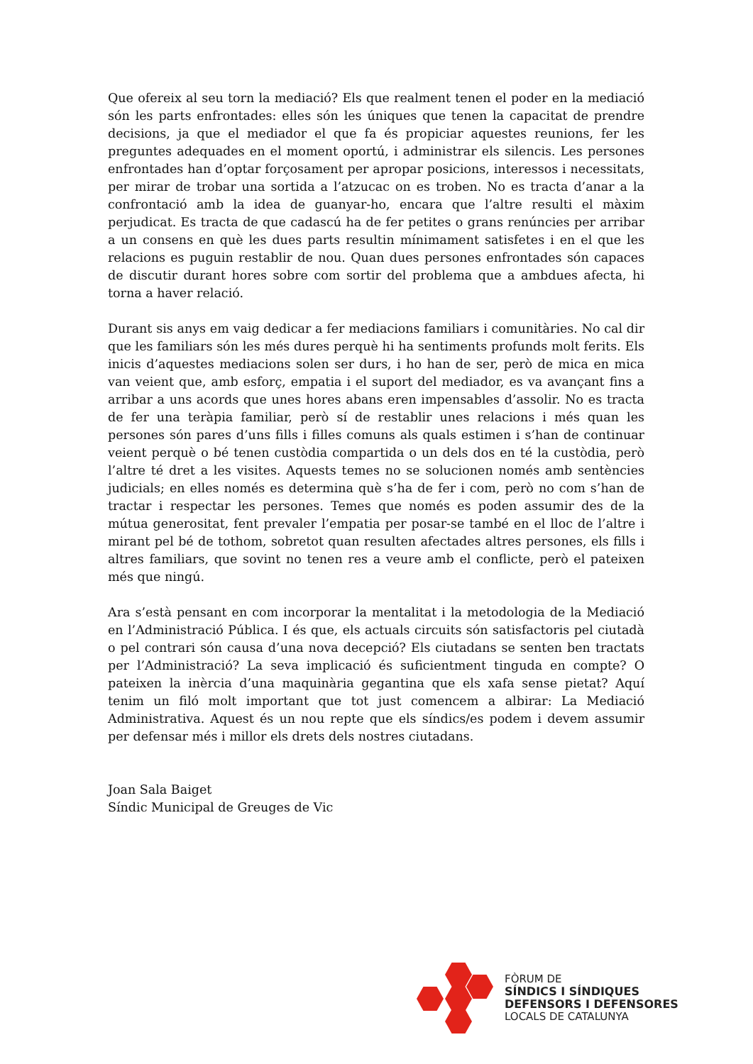Que ofereix al seu torn la mediació? Els que realment tenen el poder en la mediació són les parts enfrontades: elles són les úniques que tenen la capacitat de prendre decisions, ja que el mediador el que fa és propiciar aquestes reunions, fer les preguntes adequades en el moment oportú, i administrar els silencis. Les persones enfrontades han d’optar forçosament per apropar posicions, interessos i necessitats, per mirar de trobar una sortida a l’atzucac on es troben. No es tracta d’anar a la confrontació amb la idea de guanyar-ho, encara que l’altre resulti el màxim perjudicat. Es tracta de que cadascú ha de fer petites o grans renúncies per arribar a un consens en què les dues parts resultin mínimament satisfetes i en el que les relacions es puguin restablir de nou. Quan dues persones enfrontades són capaces de discutir durant hores sobre com sortir del problema que a ambdues afecta, hi torna a haver relació.
Durant sis anys em vaig dedicar a fer mediacions familiars i comunitàries. No cal dir que les familiars són les més dures perquè hi ha sentiments profunds molt ferits. Els inicis d’aquestes mediacions solen ser durs, i ho han de ser, però de mica en mica van veient que, amb esforç, empatia i el suport del mediador, es va avançant fins a arribar a uns acords que unes hores abans eren impensables d’assolir. No es tracta de fer una teràpia familiar, però sí de restablir unes relacions i més quan les persones són pares d’uns fills i filles comuns als quals estimen i s’han de continuar veient perquè o bé tenen custòdia compartida o un dels dos en té la custòdia, però l’altre té dret a les visites. Aquests temes no se solucionen només amb sentències judicials; en elles només es determina què s’ha de fer i com, però no com s’han de tractar i respectar les persones. Temes que només es poden assumir des de la mútua generositat, fent prevaler l’empatia per posar-se també en el lloc de l’altre i mirant pel bé de tothom, sobretot quan resulten afectades altres persones, els fills i altres familiars, que sovint no tenen res a veure amb el conflicte, però el pateixen més que ningú.
Ara s’està pensant en com incorporar la mentalitat i la metodologia de la Mediació en l’Administració Pública. I és que, els actuals circuits són satisfactoris pel ciutadà o pel contrari són causa d’una nova decepció? Els ciutadans se senten ben tractats per l’Administració? La seva implicació és suficientment tinguda en compte? O pateixen la inèrcia d’una maquinària gegantina que els xafa sense pietat? Aquí tenim un filó molt important que tot just comencem a albirar: La Mediació Administrativa. Aquest és un nou repte que els síndics/es podem i devem assumir per defensar més i millor els drets dels nostres ciutadans.
Joan Sala Baiget
Síndic Municipal de Greuges de Vic
FÒRUM DE
SÍNDICS I SÍNDIQUES
DEFENSORS I DEFENSORES
LOCALS DE CATALUNYA